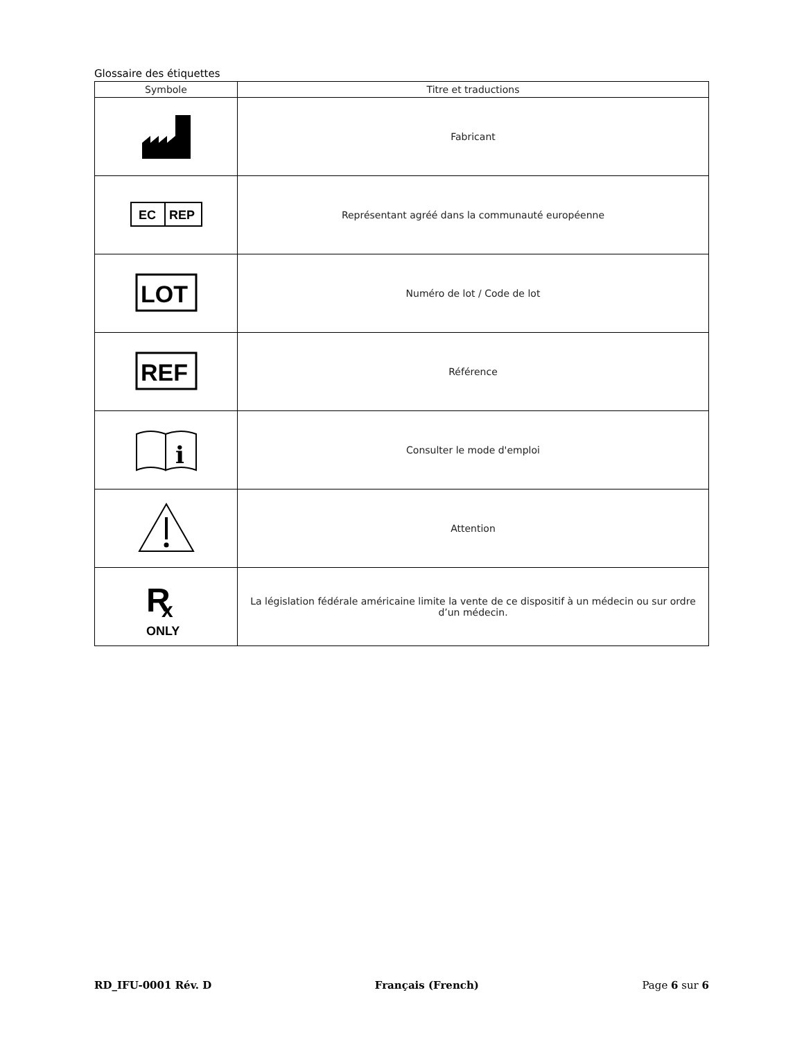Glossaire des étiquettes
| Symbole | Titre et traductions |
| --- | --- |
| | Fabricant |
| EC REP | Représentant agréé dans la communauté européenne |
| LOT | Numéro de lot / Code de lot |
| REF | Référence |
| i | Consulter le mode d'emploi |
| | Attention |
| R x ONLY | La législation fédérale américaine limite la vente de ce dispositif à un médecin ou sur ordre d’un médecin. |
RD_IFU-0001 Rév. D Français (French) Page 6 sur 6